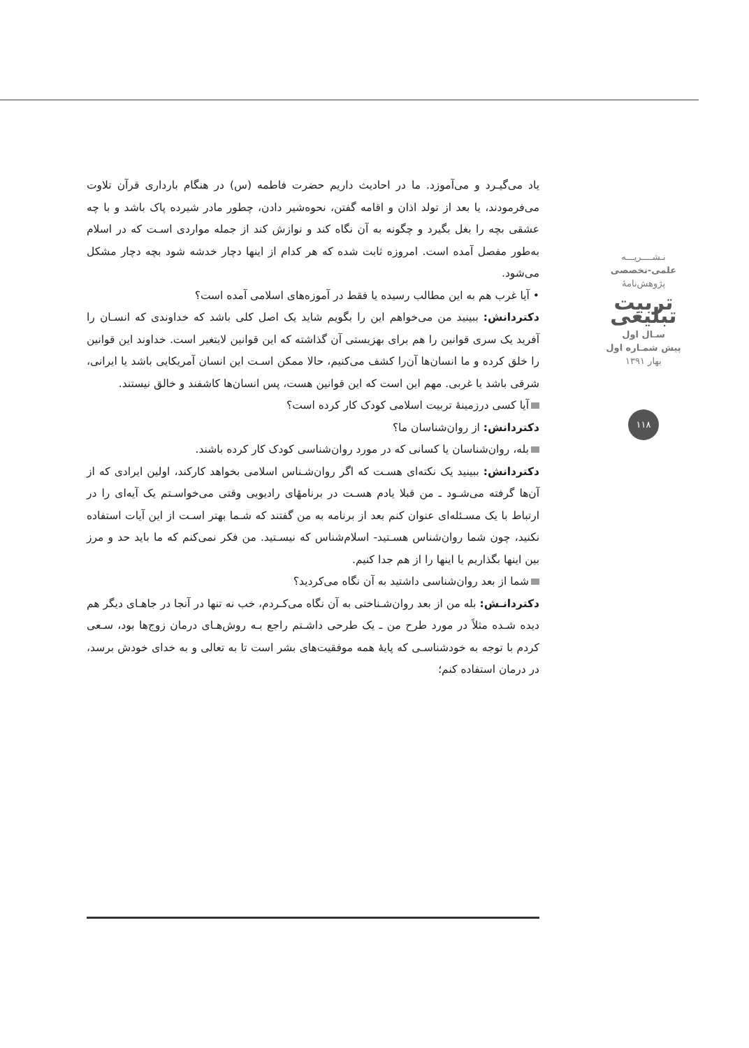یاد می‌گیـرد و می‌آموزد. ما در احادیث داریم حضرت فاطمه (س) در هنگام بارداری قرآن تلاوت می‌فرمودند، یا بعد از تولد اذان و اقامه گفتن، نحوه‌شیر دادن، چطور مادر شیرده پاک باشد و با چه عشقی بچه را بغل بگیرد و چگونه به آن نگاه کند و نوازش کند از جمله مواردی اسـت که در اسلام به‌طور مفصل آمده است. امروزه ثابت شده که هر کدام از اینها دچار خدشه شود بچه دچار مشکل می‌شود.
• آیا غرب هم به این مطالب رسیده یا فقط در آموزه‌های اسلامی آمده است؟
دکتردانش: ببینید من می‌خواهم این را بگویم شاید یک اصل کلی باشد که خداوندی که انسـان را آفرید یک سری قوانین را هم برای بهزیستی آن گذاشته که این قوانین لایتغیر است. خداوند این قوانین را خلق کرده و ما انسان‌ها آن‌را کشف می‌کنیم، حالا ممکن اسـت این انسان آمریکایی باشد یا ایرانی، شرقی باشد یا غربی. مهم این است که این قوانین هست، پس انسان‌ها کاشفند و خالق نیستند.
آیا کسی درزمینهٔ تربیت اسلامی کودک کار کرده است؟
دکتردانش: از روان‌شناسان ما؟
بله، روان‌شناسان یا کسانی که در مورد روان‌شناسی کودک کار کرده باشند.
دکتردانش: ببینید یک نکته‌ای هسـت که اگر روان‌شـناس اسلامی بخواهد کارکند، اولین ایرادی که از آن‌ها گرفته می‌شـود ـ من قبلا یادم هسـت در برنامهٔای رادیویی وقتی می‌خواسـتم یک آیه‌ای را در ارتباط با یک مسـئله‌ای عنوان کنم بعد از برنامه به من گفتند که شـما بهتر اسـت از این آیات استفاده نکنید، چون شما روان‌شناس هسـتید- اسلام‌شناس که نیسـتید. من فکر نمی‌کنم که ما باید حد و مرز بین اینها بگذاریم یا اینها را از هم جدا کنیم.
شما از بعد روان‌شناسی داشتید به آن نگاه می‌کردید؟
دکتردانـش: بله من از بعد روان‌شـناختی به آن نگاه می‌کـردم، خب نه تنها در آنجا در جاهـای دیگر هم دیده شـده مثلاً در مورد طرح من ـ یک طرحی داشـتم راجع بـه روش‌هـای درمان زوج‌ها بود، سـعی کردم با توجه به خودشناسـی که پایهٔ همه موفقیت‌های بشر است تا به تعالی و به خدای خودش برسد، در درمان استفاده کنم؛
نـشــــریـــه
علمی-تخصصی
پژوهش‌نامهٔ
تربیت تبلیغی
سـال اول
پیش شمـاره اول
بهار ۱۳۹۱
۱۱۸